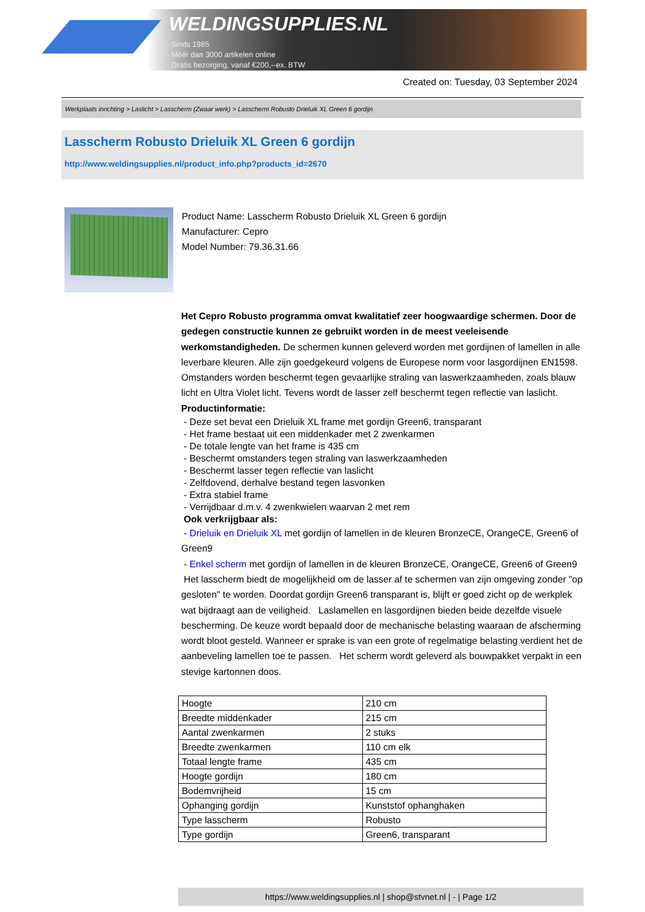WELDINGSUPPLIES.NL
- Sinds 1985
- Méér dan 3000 artikelen online
- Gratis bezorging, vanaf €200,--ex. BTW
Created on: Tuesday, 03 September 2024
Werkplaats inrichting > Laslicht > Lasscherm (Zwaar werk) > Lasscherm Robusto Drieluik XL Green 6 gordijn
Lasscherm Robusto Drieluik XL Green 6 gordijn
http://www.weldingsupplies.nl/product_info.php?products_id=2670
Product Name: Lasscherm Robusto Drieluik XL Green 6 gordijn
Manufacturer: Cepro
Model Number: 79.36.31.66
Het Cepro Robusto programma omvat kwalitatief zeer hoogwaardige schermen. Door de gedegen constructie kunnen ze gebruikt worden in de meest veeleisende werkomstandigheden. De schermen kunnen geleverd worden met gordijnen of lamellen in alle leverbare kleuren. Alle zijn goedgekeurd volgens de Europese norm voor lasgordijnen EN1598. Omstanders worden beschermt tegen gevaarlijke straling van laswerkzaamheden, zoals blauw licht en Ultra Violet licht. Tevens wordt de lasser zelf beschermt tegen reflectie van laslicht. Productinformatie:
- Deze set bevat een Drieluik XL frame met gordijn Green6, transparant
- Het frame bestaat uit een middenkader met 2 zwenkarmen
- De totale lengte van het frame is 435 cm
- Beschermt omstanders tegen straling van laswerkzaamheden
- Beschermt lasser tegen reflectie van laslicht
- Zelfdovend, derhalve bestand tegen lasvonken
- Extra stabiel frame
- Verrijdbaar d.m.v. 4 zwenkwielen waarvan 2 met rem
Ook verkrijgbaar als:
- Drieluik en Drieluik XL met gordijn of lamellen in de kleuren BronzeCE, OrangeCE, Green6 of Green9
- Enkel scherm met gordijn of lamellen in de kleuren BronzeCE, OrangeCE, Green6 of Green9
Het lasscherm biedt de mogelijkheid om de lasser af te schermen van zijn omgeving zonder "op gesloten" te worden. Doordat gordijn Green6 transparant is, blijft er goed zicht op de werkplek wat bijdraagt aan de veiligheid. Laslamellen en lasgordijnen bieden beide dezelfde visuele bescherming. De keuze wordt bepaald door de mechanische belasting waaraan de afscherming wordt bloot gesteld. Wanneer er sprake is van een grote of regelmatige belasting verdient het de aanbeveling lamellen toe te passen. Het scherm wordt geleverd als bouwpakket verpakt in een stevige kartonnen doos.
| Hoogte | 210 cm |
| Breedte middenkader | 215 cm |
| Aantal zwenkarmen | 2 stuks |
| Breedte zwenkarmen | 110 cm elk |
| Totaal lengte frame | 435 cm |
| Hoogte gordijn | 180 cm |
| Bodemvrijheid | 15 cm |
| Ophanging gordijn | Kunststof ophanghaken |
| Type lasscherm | Robusto |
| Type gordijn | Green6, transparant |
https://www.weldingsupplies.nl | shop@stvnet.nl | - | Page 1/2